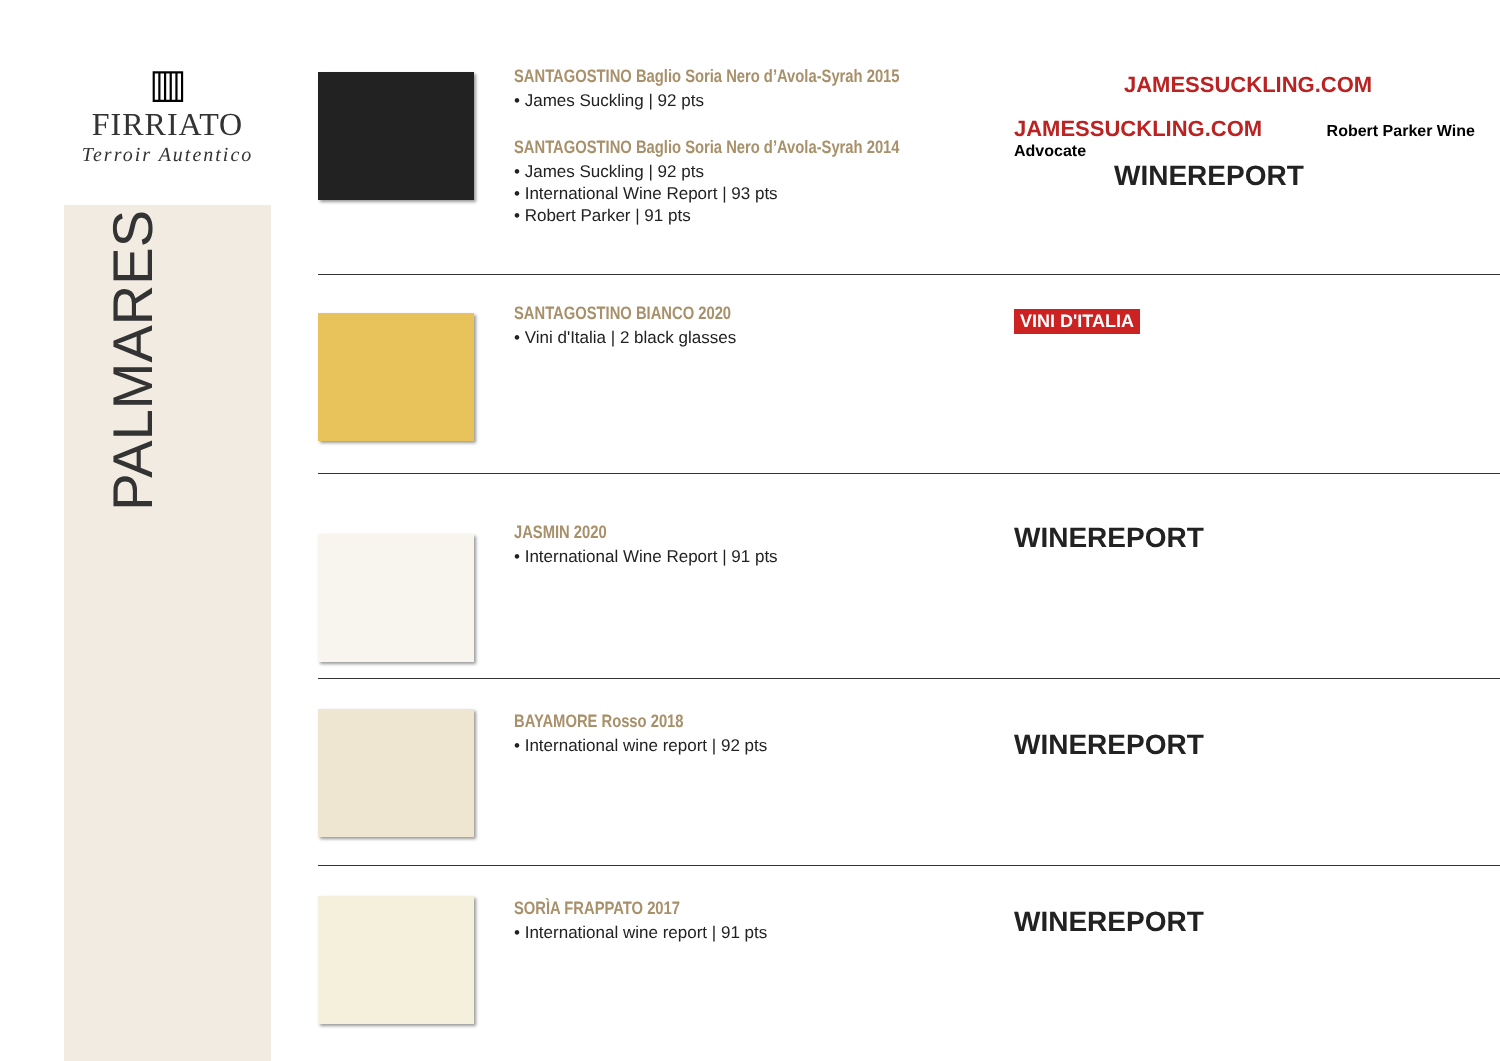▥
FIRRIATO
Terroir Autentico
PALMARES
SANTAGOSTINO Baglio Soria Nero d’Avola-Syrah 2015
• James Suckling | 92 pts
SANTAGOSTINO Baglio Soria Nero d’Avola-Syrah 2014
• James Suckling | 92 pts
• International Wine Report | 93 pts
• Robert Parker | 91 pts
JAMESSUCKLING.COM
JAMESSUCKLING.COM Robert Parker Wine Advocate
WINEREPORT
SANTAGOSTINO BIANCO 2020
• Vini d'Italia | 2 black glasses
VINI D'ITALIA
JASMIN 2020
• International Wine Report | 91 pts
WINEREPORT
BAYAMORE Rosso 2018
• International wine report | 92 pts
WINEREPORT
SORÌA FRAPPATO 2017
• International wine report | 91 pts
WINEREPORT